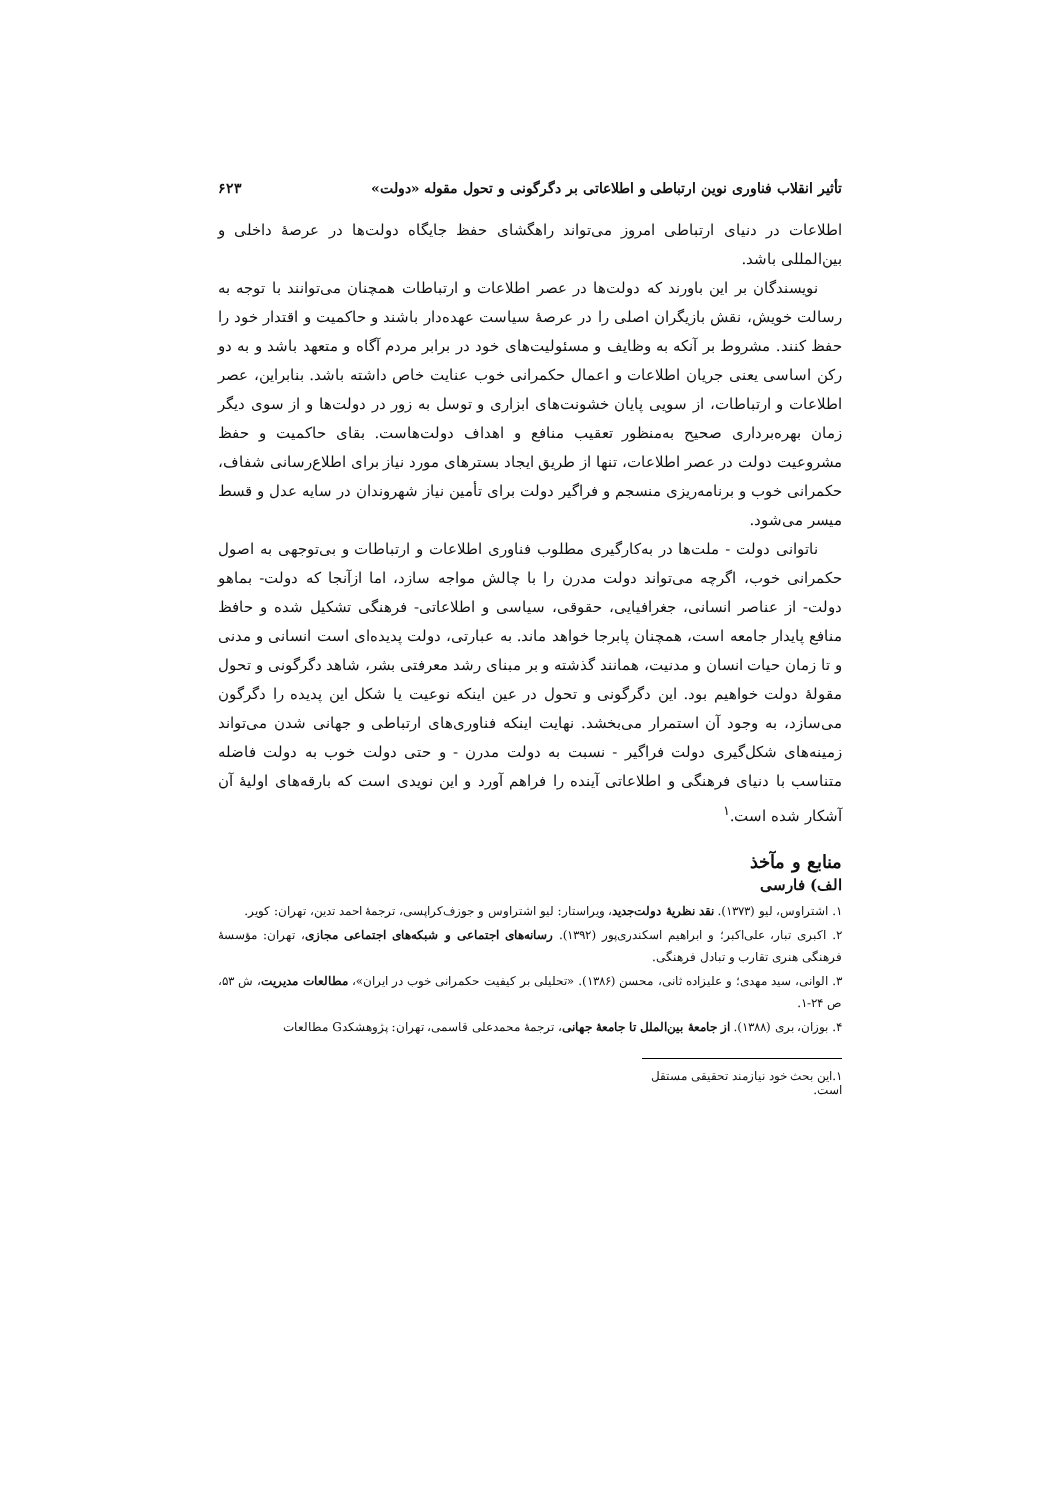تأثیر انقلاب فناوری نوین ارتباطی و اطلاعاتی بر دگرگونی و تحول مقوله «دولت» ۶۲۳
اطلاعات در دنیای ارتباطی امروز می‌تواند راهگشای حفظ جایگاه دولت‌ها در عرصهٔ داخلی و بین‌المللی باشد.
نویسندگان بر این باورند که دولت‌ها در عصر اطلاعات و ارتباطات همچنان می‌توانند با توجه به رسالت خویش، نقش بازیگران اصلی را در عرصهٔ سیاست عهده‌دار باشند و حاکمیت و اقتدار خود را حفظ کنند. مشروط بر آنکه به وظایف و مسئولیت‌های خود در برابر مردم آگاه و متعهد باشد و به دو رکن اساسی یعنی جریان اطلاعات و اعمال حکمرانی خوب عنایت خاص داشته باشد. بنابراین، عصر اطلاعات و ارتباطات، از سویی پایان خشونت‌های ابزاری و توسل به زور در دولت‌ها و از سوی دیگر زمان بهره‌برداری صحیح به‌منظور تعقیب منافع و اهداف دولت‌هاست. بقای حاکمیت و حفظ مشروعیت دولت در عصر اطلاعات، تنها از طریق ایجاد بسترهای مورد نیاز برای اطلاع‌رسانی شفاف، حکمرانی خوب و برنامه‌ریزی منسجم و فراگیر دولت برای تأمین نیاز شهروندان در سایه عدل و قسط میسر می‌شود.
ناتوانی دولت - ملت‌ها در به‌کارگیری مطلوب فناوری اطلاعات و ارتباطات و بی‌توجهی به اصول حکمرانی خوب، اگرچه می‌تواند دولت مدرن را با چالش مواجه سازد، اما ازآنجا که دولت- بماهو دولت- از عناصر انسانی، جغرافیایی، حقوقی، سیاسی و اطلاعاتی- فرهنگی تشکیل شده و حافظ منافع پایدار جامعه است، همچنان پابرجا خواهد ماند. به عبارتی، دولت پدیده‌ای است انسانی و مدنی و تا زمان حیات انسان و مدنیت، همانند گذشته و بر مبنای رشد معرفتی بشر، شاهد دگرگونی و تحول مقولهٔ دولت خواهیم بود. این دگرگونی و تحول در عین اینکه نوعیت یا شکل این پدیده را دگرگون می‌سازد، به وجود آن استمرار می‌بخشد. نهایت اینکه فناوری‌های ارتباطی و جهانی شدن می‌تواند زمینه‌های شکل‌گیری دولت فراگیر - نسبت به دولت مدرن - و حتی دولت خوب به دولت فاضله متناسب با دنیای فرهنگی و اطلاعاتی آینده را فراهم آورد و این نویدی است که بارقه‌های اولیهٔ آن آشکار شده است.<sup>۱</sup>
منابع و مآخذ
الف) فارسی
۱. اشتراوس، لیو (۱۳۷۳). نقد نظریهٔ دولت‌جدید، ویراستار: لیو اشتراوس و جوزف‌کراپسی، ترجمهٔ احمد تدین، تهران: کویر.
۲. اکبری تبار، علی‌اکبر؛ و ابراهیم اسکندری‌پور (۱۳۹۲). رسانه‌های اجتماعی و شبکه‌های اجتماعی مجازی، تهران: مؤسسهٔ فرهنگی هنری تقارب و تبادل فرهنگی.
۳. الوانی، سید مهدی؛ و علیزاده ثانی، محسن (۱۳۸۶). «تحلیلی بر کیفیت حکمرانی خوب در ایران»، مطالعات مدیریت، ش ۵۳، ص ۲۴-۱.
۴. بوزان، بری (۱۳۸۸). از جامعهٔ بین‌الملل تا جامعهٔ جهانی، ترجمهٔ محمدعلی قاسمی، تهران: پژوهشکدG مطالعات
۱.این بحث خود نیازمند تحقیقی مستقل است.